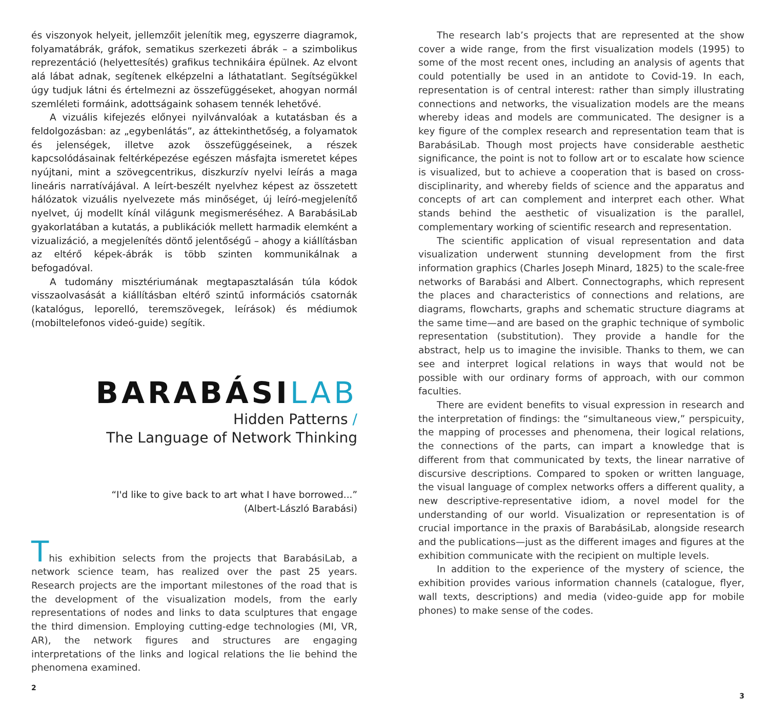és viszonyok helyeit, jellemzőit jelenítik meg, egyszerre diagramok, folyamatábrák, gráfok, sematikus szerkezeti ábrák – a szimbolikus reprezentáció (helyettesítés) grafikus technikáira épülnek. Az elvont alá lábat adnak, segítenek elképzelni a láthatatlant. Segítségükkel úgy tudjuk látni és értelmezni az összefüggéseket, ahogyan normál szemléleti formáink, adottságaink sohasem tennék lehetővé.
A vizuális kifejezés előnyei nyilvánvalóak a kutatásban és a feldolgozásban: az „egybenlátás”, az áttekinthetőség, a folyamatok és jelenségek, illetve azok összefüggéseinek, a részek kapcsolódásainak feltérképezése egészen másfajta ismeretet képes nyújtani, mint a szövegcentrikus, diszkurzív nyelvi leírás a maga lineáris narratívájával. A leírt-beszélt nyelvhez képest az összetett hálózatok vizuális nyelvezete más minőséget, új leíró-megjelenítő nyelvet, új modellt kínál világunk megismeréséhez. A BarabásiLab gyakorlatában a kutatás, a publikációk mellett harmadik elemként a vizualizáció, a megjelenítés döntő jelentőségű – ahogy a kiállításban az eltérő képek-ábrák is több szinten kommunikálnak a befogadóval.
A tudomány misztériumának megtapasztalásán túla kódok visszaolvasását a kiállításban eltérő szintű információs csatornák (katalógus, leporelló, teremszövegek, leírások) és médiumok (mobiltelefonos videó-guide) segítik.
BARABÁSILAB
Hidden Patterns /
The Language of Network Thinking
“I'd like to give back to art what I have borrowed...”
(Albert-László Barabási)
This exhibition selects from the projects that BarabásiLab, a network science team, has realized over the past 25 years. Research projects are the important milestones of the road that is the development of the visualization models, from the early representations of nodes and links to data sculptures that engage the third dimension. Employing cutting-edge technologies (MI, VR, AR), the network figures and structures are engaging interpretations of the links and logical relations the lie behind the phenomena examined.
2
The research lab’s projects that are represented at the show cover a wide range, from the first visualization models (1995) to some of the most recent ones, including an analysis of agents that could potentially be used in an antidote to Covid-19. In each, representation is of central interest: rather than simply illustrating connections and networks, the visualization models are the means whereby ideas and models are communicated. The designer is a key figure of the complex research and representation team that is BarabásiLab. Though most projects have considerable aesthetic significance, the point is not to follow art or to escalate how science is visualized, but to achieve a cooperation that is based on cross-disciplinarity, and whereby fields of science and the apparatus and concepts of art can complement and interpret each other. What stands behind the aesthetic of visualization is the parallel, complementary working of scientific research and representation.
The scientific application of visual representation and data visualization underwent stunning development from the first information graphics (Charles Joseph Minard, 1825) to the scale-free networks of Barabási and Albert. Connectographs, which represent the places and characteristics of connections and relations, are diagrams, flowcharts, graphs and schematic structure diagrams at the same time—and are based on the graphic technique of symbolic representation (substitution). They provide a handle for the abstract, help us to imagine the invisible. Thanks to them, we can see and interpret logical relations in ways that would not be possible with our ordinary forms of approach, with our common faculties.
There are evident benefits to visual expression in research and the interpretation of findings: the “simultaneous view,” perspicuity, the mapping of processes and phenomena, their logical relations, the connections of the parts, can impart a knowledge that is different from that communicated by texts, the linear narrative of discursive descriptions. Compared to spoken or written language, the visual language of complex networks offers a different quality, a new descriptive-representative idiom, a novel model for the understanding of our world. Visualization or representation is of crucial importance in the praxis of BarabásiLab, alongside research and the publications—just as the different images and figures at the exhibition communicate with the recipient on multiple levels.
In addition to the experience of the mystery of science, the exhibition provides various information channels (catalogue, flyer, wall texts, descriptions) and media (video-guide app for mobile phones) to make sense of the codes.
3